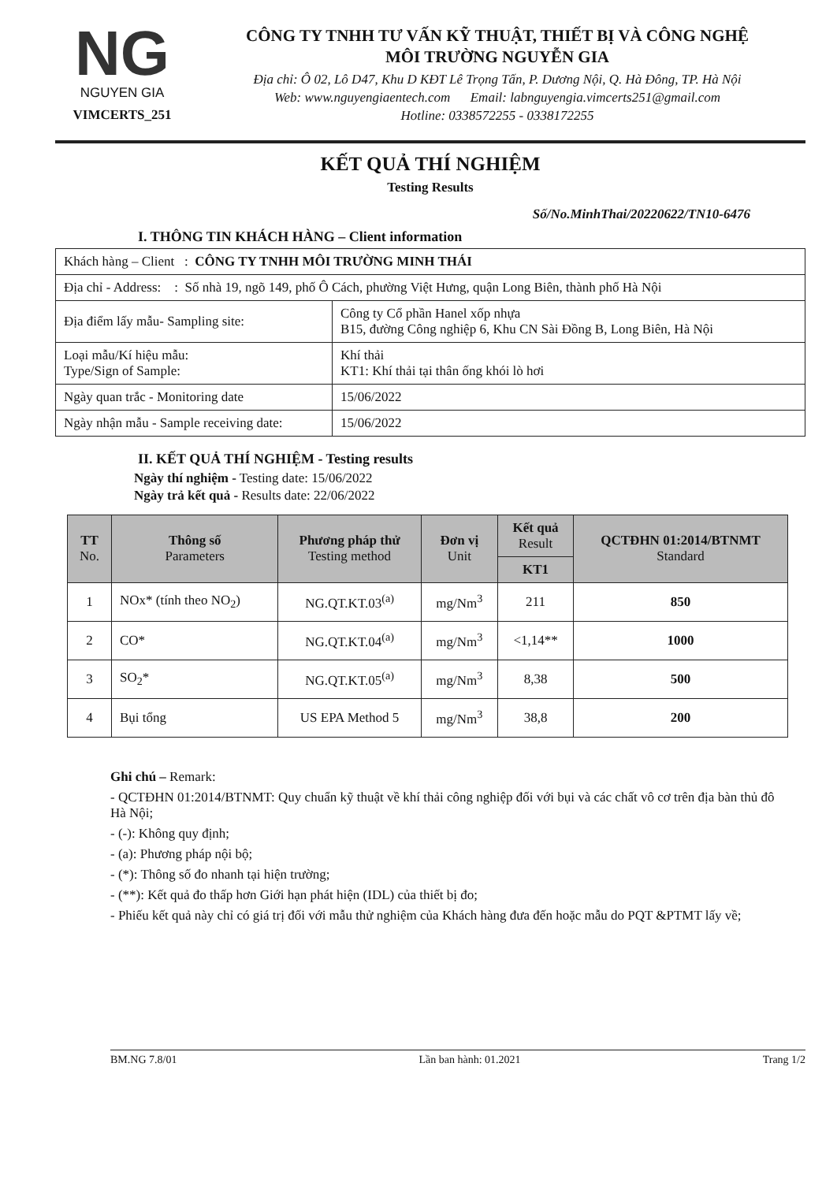NG
NGUYEN GIA
VIMCERTS_251
CÔNG TY TNHH TƯ VẤN KỸ THUẬT, THIẾT BỊ VÀ CÔNG NGHỆ
MÔI TRƯỜNG NGUYỄN GIA
Địa chỉ: Ô 02, Lô D47, Khu D KĐT Lê Trọng Tấn, P. Dương Nội, Q. Hà Đông, TP. Hà Nội
Web: www.nguyengiaentech.com Email: labnguyengia.vimcerts251@gmail.com
Hotline: 0338572255 - 0338172255
KẾT QUẢ THÍ NGHIỆM
Testing Results
Số/No.MinhThai/20220622/TN10-6476
I. THÔNG TIN KHÁCH HÀNG – Client information
| Khách hàng – Client : CÔNG TY TNHH MÔI TRƯỜNG MINH THÁI | |
| Địa chỉ - Address: : Số nhà 19, ngõ 149, phố Ô Cách, phường Việt Hưng, quận Long Biên, thành phố Hà Nội | |
| Địa điểm lấy mẫu- Sampling site: | Công ty Cổ phần Hanel xốp nhựa B15, đường Công nghiệp 6, Khu CN Sài Đồng B, Long Biên, Hà Nội |
| Loại mẫu/Kí hiệu mẫu: Type/Sign of Sample: | Khí thải KT1: Khí thải tại thân ống khói lò hơi |
| Ngày quan trắc - Monitoring date | 15/06/2022 |
| Ngày nhận mẫu - Sample receiving date: | 15/06/2022 |
II. KẾT QUẢ THÍ NGHIỆM - Testing results
Ngày thí nghiệm - Testing date: 15/06/2022
Ngày trả kết quả - Results date: 22/06/2022
| TT No. | Thông số Parameters | Phương pháp thử Testing method | Đơn vị Unit | Kết quả Result | QCTĐHN 01:2014/BTNMT Standard |
| --- | --- | --- | --- | --- | --- |
| | | | | KT1 | |
| 1 | NOx* (tính theo NO<sub>2</sub>) | NG.QT.KT.03<sup>(a)</sup> | mg/Nm<sup>3</sup> | 211 | 850 |
| 2 | CO* | NG.QT.KT.04<sup>(a)</sup> | mg/Nm<sup>3</sup> | <1,14** | 1000 |
| 3 | SO<sub>2</sub>* | NG.QT.KT.05<sup>(a)</sup> | mg/Nm<sup>3</sup> | 8,38 | 500 |
| 4 | Bụi tổng | US EPA Method 5 | mg/Nm<sup>3</sup> | 38,8 | 200 |
Ghi chú – Remark:
- QCTĐHN 01:2014/BTNMT: Quy chuẩn kỹ thuật về khí thải công nghiệp đối với bụi và các chất vô cơ trên địa bàn thủ đô Hà Nội;
- (-): Không quy định;
- (a): Phương pháp nội bộ;
- (*): Thông số đo nhanh tại hiện trường;
- (**): Kết quả đo thấp hơn Giới hạn phát hiện (IDL) của thiết bị đo;
- Phiếu kết quả này chỉ có giá trị đối với mẫu thử nghiệm của Khách hàng đưa đến hoặc mẫu do PQT &PTMT lấy về;
BM.NG 7.8/01 Lần ban hành: 01.2021 Trang 1/2